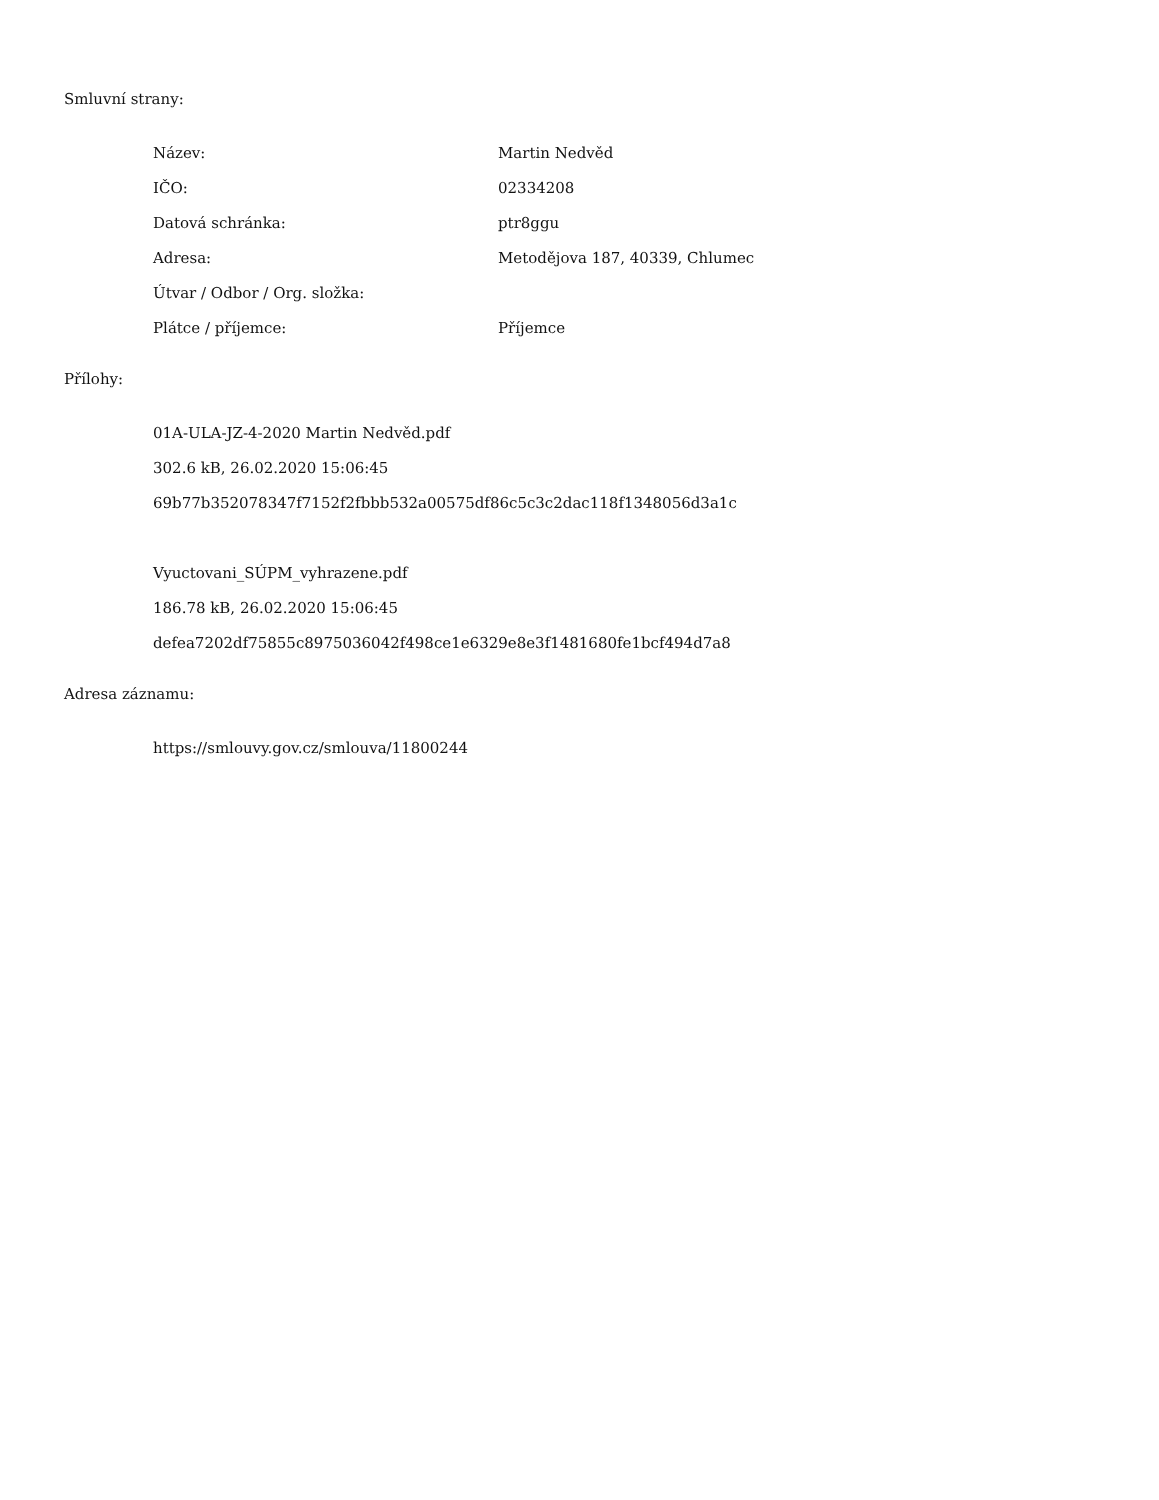Smluvní strany:
| Název: | Martin Nedvěd |
| IČO: | 02334208 |
| Datová schránka: | ptr8ggu |
| Adresa: | Metodějova 187, 40339, Chlumec |
| Útvar / Odbor / Org. složka: | |
| Plátce / příjemce: | Příjemce |
Přílohy:
01A-ULA-JZ-4-2020 Martin Nedvěd.pdf
302.6 kB, 26.02.2020 15:06:45
69b77b352078347f7152f2fbbb532a00575df86c5c3c2dac118f1348056d3a1c
Vyuctovani_SÚPM_vyhrazene.pdf
186.78 kB, 26.02.2020 15:06:45
defea7202df75855c8975036042f498ce1e6329e8e3f1481680fe1bcf494d7a8
Adresa záznamu:
https://smlouvy.gov.cz/smlouva/11800244